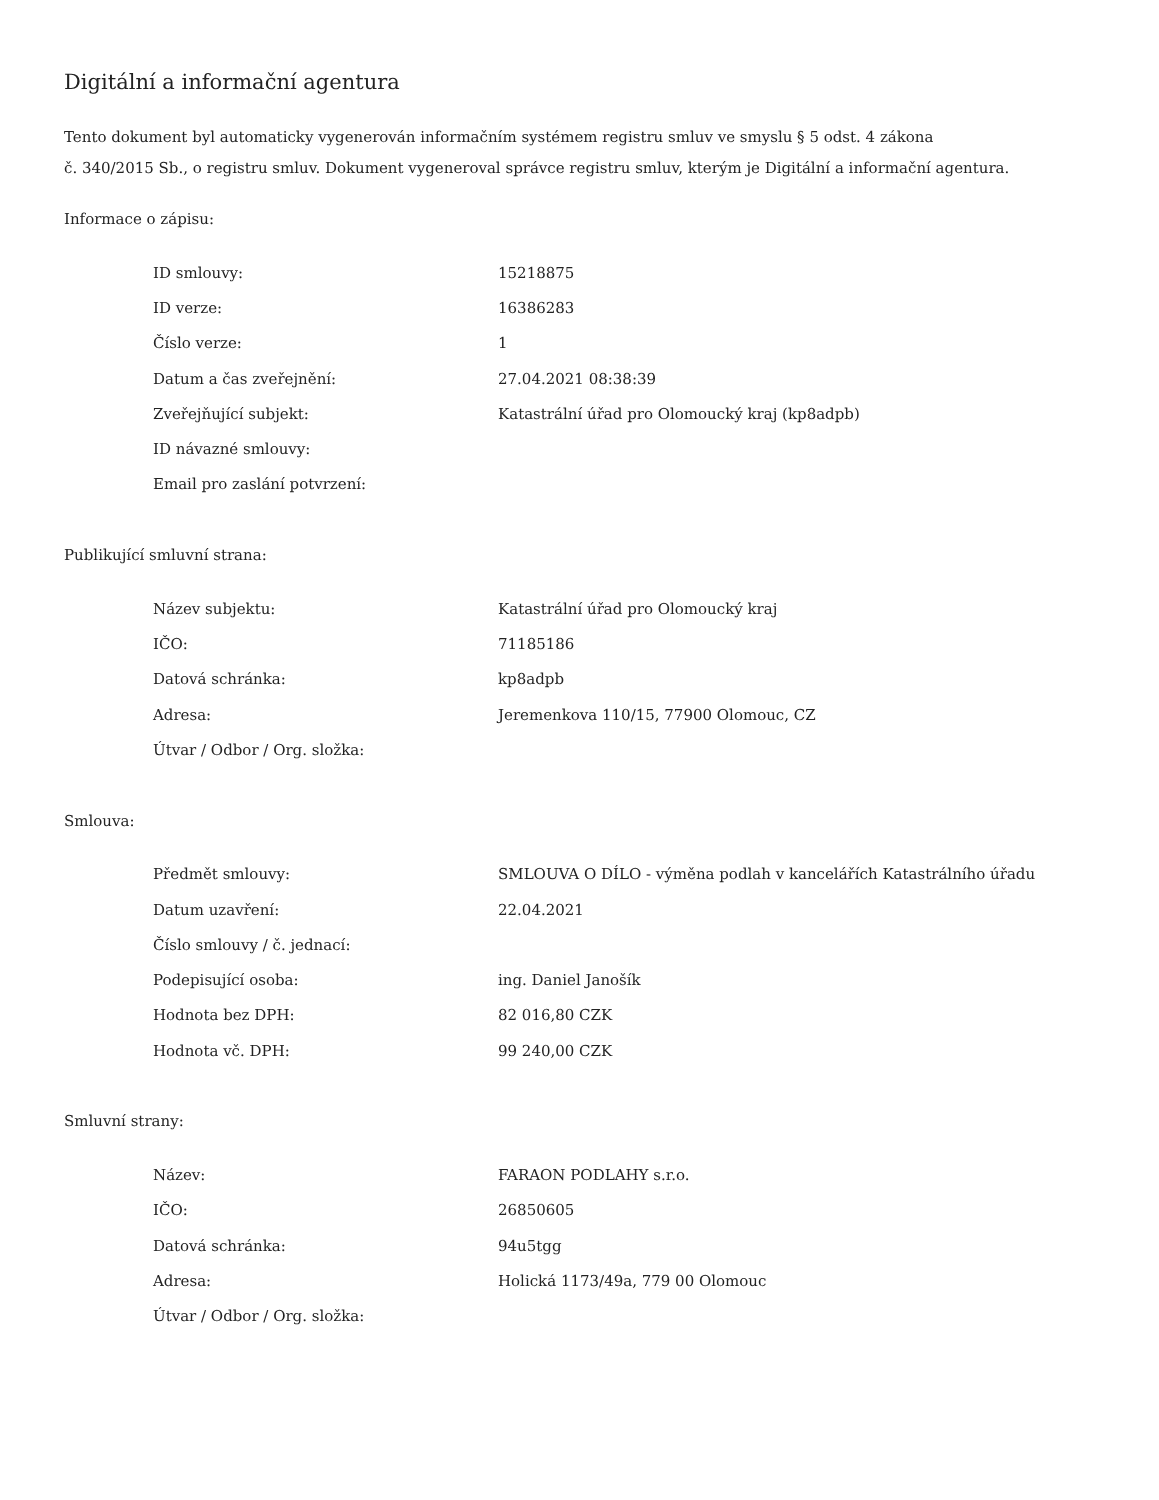Digitální a informační agentura
Tento dokument byl automaticky vygenerován informačním systémem registru smluv ve smyslu § 5 odst. 4 zákona
č. 340/2015 Sb., o registru smluv. Dokument vygeneroval správce registru smluv, kterým je Digitální a informační agentura.
Informace o zápisu:
| ID smlouvy: | 15218875 |
| ID verze: | 16386283 |
| Číslo verze: | 1 |
| Datum a čas zveřejnění: | 27.04.2021 08:38:39 |
| Zveřejňující subjekt: | Katastrální úřad pro Olomoucký kraj (kp8adpb) |
| ID návazné smlouvy: | |
| Email pro zaslání potvrzení: | |
Publikující smluvní strana:
| Název subjektu: | Katastrální úřad pro Olomoucký kraj |
| IČO: | 71185186 |
| Datová schránka: | kp8adpb |
| Adresa: | Jeremenkova 110/15, 77900 Olomouc, CZ |
| Útvar / Odbor / Org. složka: | |
Smlouva:
| Předmět smlouvy: | SMLOUVA O DÍLO - výměna podlah v kancelářích Katastrálního úřadu |
| Datum uzavření: | 22.04.2021 |
| Číslo smlouvy / č. jednací: | |
| Podepisující osoba: | ing. Daniel Janošík |
| Hodnota bez DPH: | 82 016,80 CZK |
| Hodnota vč. DPH: | 99 240,00 CZK |
Smluvní strany:
| Název: | FARAON PODLAHY s.r.o. |
| IČO: | 26850605 |
| Datová schránka: | 94u5tgg |
| Adresa: | Holická 1173/49a, 779 00 Olomouc |
| Útvar / Odbor / Org. složka: | |